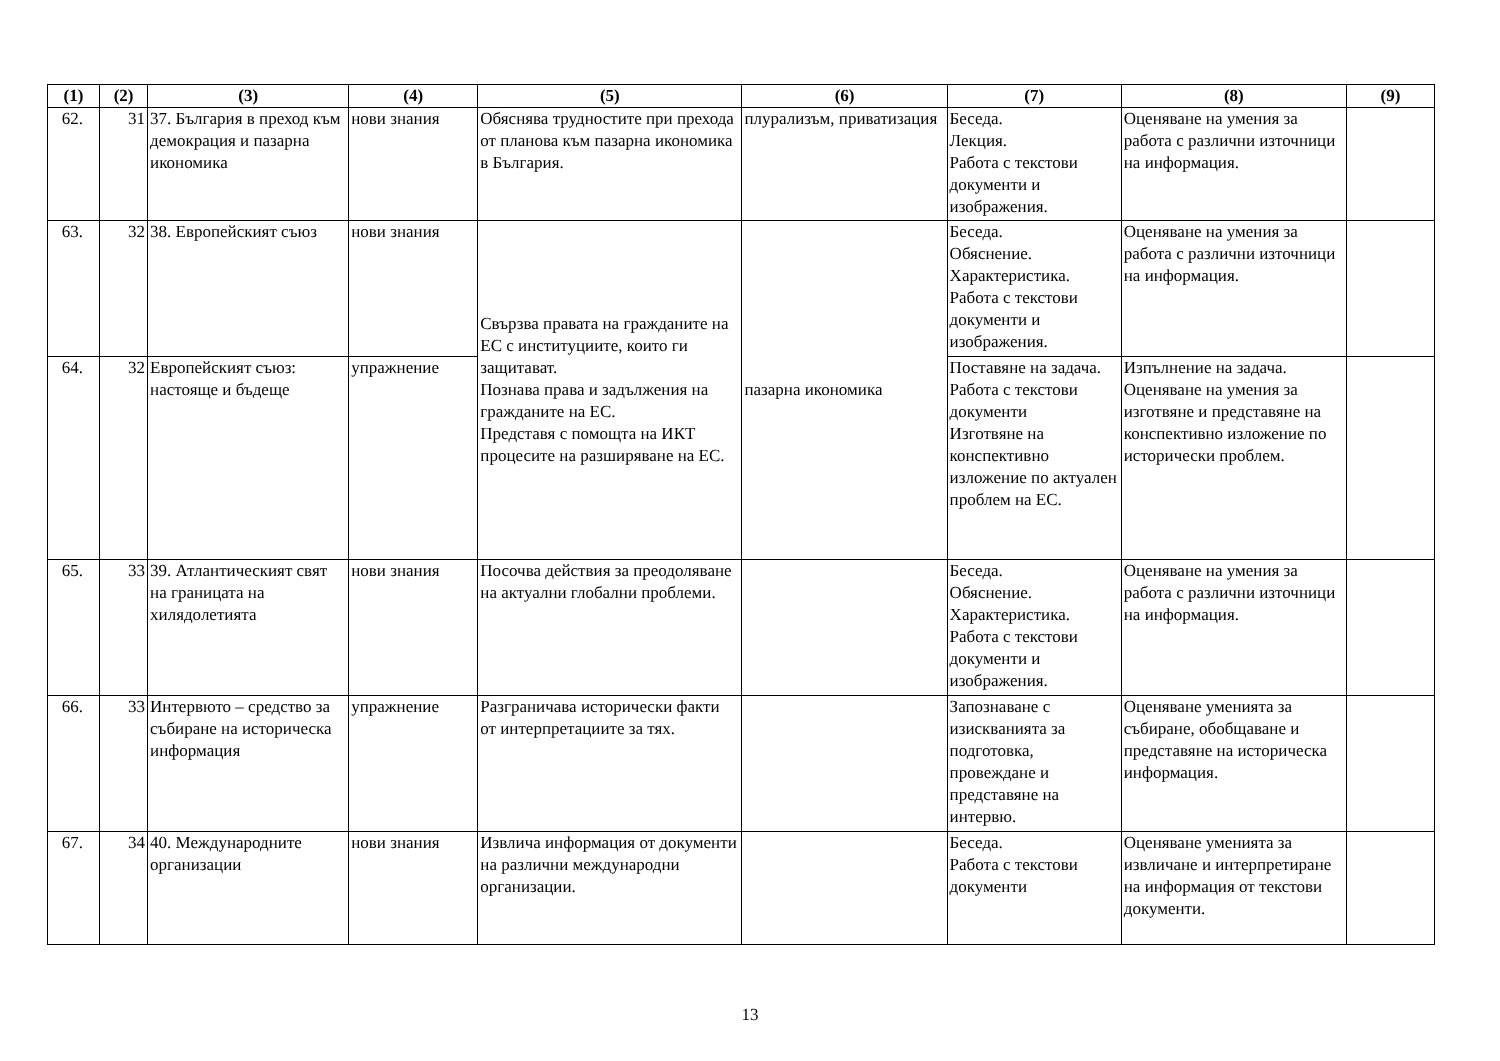| (1) | (2) | (3) | (4) | (5) | (6) | (7) | (8) | (9) |
| --- | --- | --- | --- | --- | --- | --- | --- | --- |
| 62. | 31 | 37. България в преход към демокрация и пазарна икономика | нови знания | Обяснява трудностите при прехода от планова към пазарна икономика в България. | плурализъм, приватизация | Беседа. Лекция. Работа с текстови документи и изображения. | Оценяване на умения за работа с различни източници на информация. | |
| 63. | 32 | 38. Европейският съюз | нови знания | Свързва правата на гражданите на ЕС с институциите, които ги защитават. Познава права и задължения на гражданите на ЕС. Представя с помощта на ИКТ процесите на разширяване на ЕС. | пазарна икономика | Беседа. Обяснение. Характеристика. Работа с текстови документи и изображения. | Оценяване на умения за работа с различни източници на информация. | |
| 64. | 32 | Европейският съюз: настояще и бъдеще | упражнение | | | Поставяне на задача. Работа с текстови документи Изготвяне на конспективно изложение по актуален проблем на ЕС. | Изпълнение на задача. Оценяване на умения за изготвяне и представяне на конспективно изложение по исторически проблем. | |
| 65. | 33 | 39. Атлантическият свят на границата на хилядолетията | нови знания | Посочва действия за преодоляване на актуални глобални проблеми. | | Беседа. Обяснение. Характеристика. Работа с текстови документи и изображения. | Оценяване на умения за работа с различни източници на информация. | |
| 66. | 33 | Интервюто – средство за събиране на историческа информация | упражнение | Разграничава исторически факти от интерпретациите за тях. | | Запознаване с изискванията за подготовка, провеждане и представяне на интервю. | Оценяване уменията за събиране, обобщаване и представяне на историческа информация. | |
| 67. | 34 | 40. Международните организации | нови знания | Извлича информация от документи на различни международни организации. | | Беседа. Работа с текстови документи | Оценяване уменията за извличане и интерпретиране на информация от текстови документи. | |
13